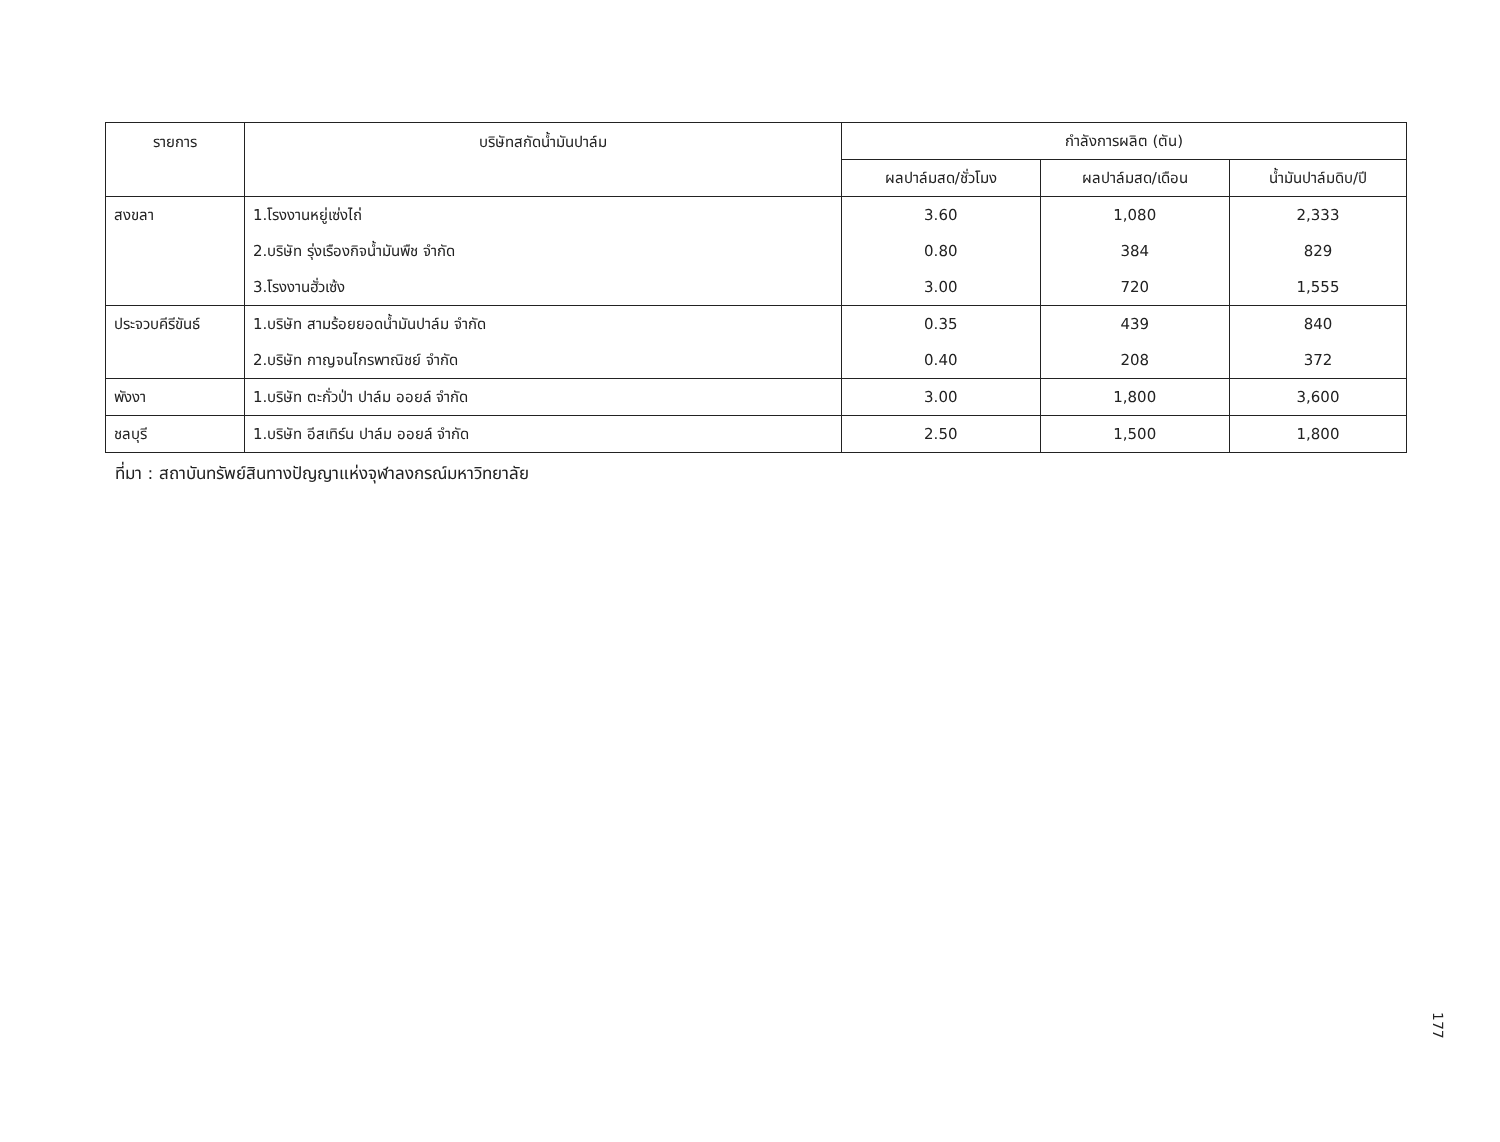| รายการ | บริษัทสกัดน้ำมันปาล์ม | กำลังการผลิต (ตัน) | | |
| --- | --- | --- | --- | --- |
| | | ผลปาล์มสด/ชั่วโมง | ผลปาล์มสด/เดือน | น้ำมันปาล์มดิบ/ปี |
| สงขลา | 1.โรงงานหยู่เซ่งไถ่ | 3.60 | 1,080 | 2,333 |
| | 2.บริษัท รุ่งเรืองกิจน้ำมันพืช จำกัด | 0.80 | 384 | 829 |
| | 3.โรงงานฮั่วเซ้ง | 3.00 | 720 | 1,555 |
| ประจวบคีรีขันธ์ | 1.บริษัท สามร้อยยอดน้ำมันปาล์ม จำกัด | 0.35 | 439 | 840 |
| | 2.บริษัท กาญจนไกรพาณิชย์ จำกัด | 0.40 | 208 | 372 |
| พังงา | 1.บริษัท ตะกั่วป่า ปาล์ม ออยล์ จำกัด | 3.00 | 1,800 | 3,600 |
| ชลบุรี | 1.บริษัท อีสเทิร์น ปาล์ม ออยล์ จำกัด | 2.50 | 1,500 | 1,800 |
ที่มา : สถาบันทรัพย์สินทางปัญญาแห่งจุฬาลงกรณ์มหาวิทยาลัย
177